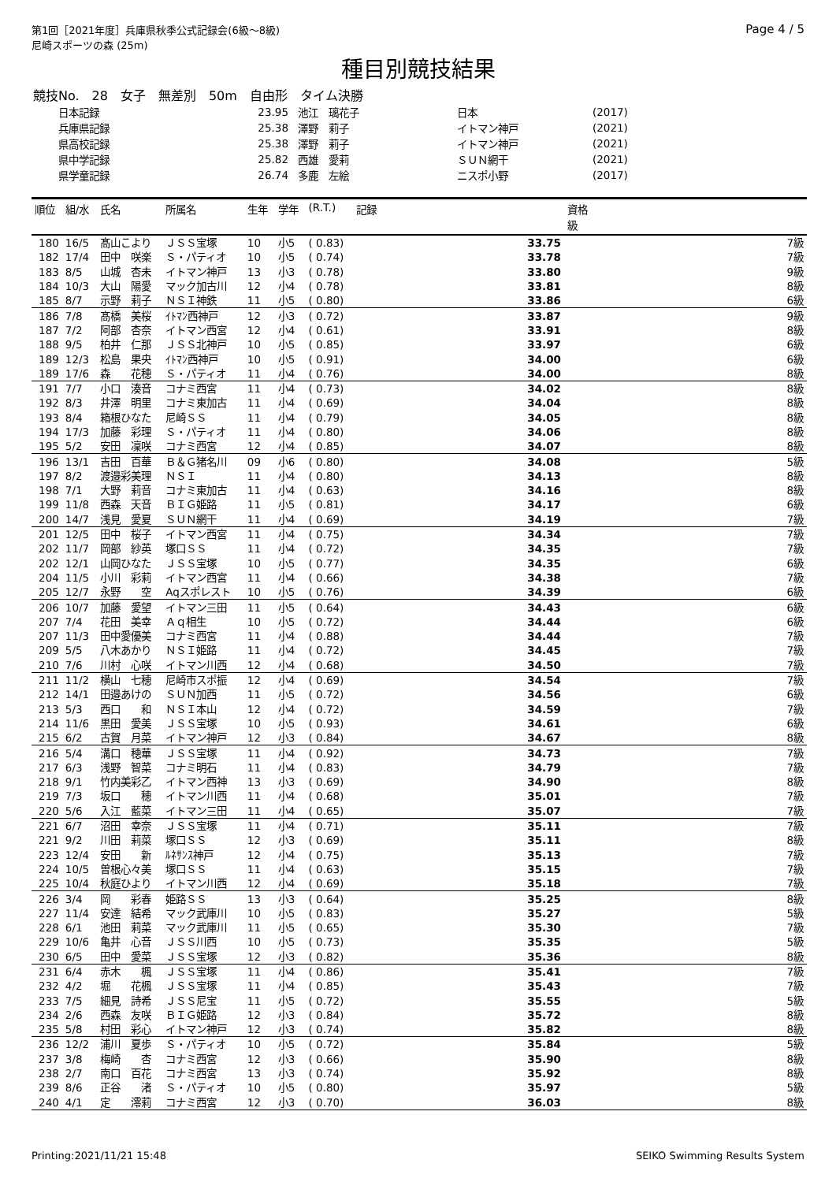第1回［2021年度］兵庫県秋季公式記録会(6級～8級)
尼崎スポーツの森 (25m)
Page 4 / 5
種目別競技結果
競技No.　28　女子　無差別　50m　自由形　タイム決勝
| 日本記録 | 23.95 | 池江 璃花子 | 日本 | (2017) |
| 兵庫県記録 | 25.38 | 澤野 莉子 | イトマン神戸 | (2021) |
| 県高校記録 | 25.38 | 澤野 莉子 | イトマン神戸 | (2021) |
| 県中学記録 | 25.82 | 西雄 愛莉 | ＳＵＮ網干 | (2021) |
| 県学童記録 | 26.74 | 多鹿 左絵 | ニスポ小野 | (2017) |
| 順位 | 組/水 | 氏名 | 所属名 | 生年 | 学年 | (R.T.) | 記録 | 資格 級 |
| --- | --- | --- | --- | --- | --- | --- | --- | --- |
| 180 | 16/5 | 髙山こより | ＪＳＳ宝塚 | 10 | 小5 | ( 0.83) | 33.75 | 7級 |
| 182 | 17/4 | 田中 咲楽 | Ｓ・パティオ | 10 | 小5 | ( 0.74) | 33.78 | 7級 |
| 183 | 8/5 | 山城 杏未 | イトマン神戸 | 13 | 小3 | ( 0.78) | 33.80 | 9級 |
| 184 | 10/3 | 大山 陽愛 | マック加古川 | 12 | 小4 | ( 0.78) | 33.81 | 8級 |
| 185 | 8/7 | 示野 莉子 | ＮＳＩ神鉄 | 11 | 小5 | ( 0.80) | 33.86 | 6級 |
| 186 | 7/8 | 髙橋 美桜 | ｲﾄﾏﾝ西神戸 | 12 | 小3 | ( 0.72) | 33.87 | 9級 |
| 187 | 7/2 | 阿部 杏奈 | イトマン西宮 | 12 | 小4 | ( 0.61) | 33.91 | 8級 |
| 188 | 9/5 | 柏井 仁那 | ＪＳＳ北神戸 | 10 | 小5 | ( 0.85) | 33.97 | 6級 |
| 189 | 12/3 | 松島 果央 | ｲﾄﾏﾝ西神戸 | 10 | 小5 | ( 0.91) | 34.00 | 6級 |
| 189 | 17/6 | 森 花穂 | Ｓ・パティオ | 11 | 小4 | ( 0.76) | 34.00 | 8級 |
| 191 | 7/7 | 小口 湊音 | コナミ西宮 | 11 | 小4 | ( 0.73) | 34.02 | 8級 |
| 192 | 8/3 | 井澤 明里 | コナミ東加古 | 11 | 小4 | ( 0.69) | 34.04 | 8級 |
| 193 | 8/4 | 箱根ひなた | 尼崎ＳＳ | 11 | 小4 | ( 0.79) | 34.05 | 8級 |
| 194 | 17/3 | 加藤 彩理 | Ｓ・パティオ | 11 | 小4 | ( 0.80) | 34.06 | 8級 |
| 195 | 5/2 | 安田 凜咲 | コナミ西宮 | 12 | 小4 | ( 0.85) | 34.07 | 8級 |
| 196 | 13/1 | 吉田 百華 | Ｂ＆Ｇ猪名川 | 09 | 小6 | ( 0.80) | 34.08 | 5級 |
| 197 | 8/2 | 渡邉彩美理 | ＮＳＩ | 11 | 小4 | ( 0.80) | 34.13 | 8級 |
| 198 | 7/1 | 大野 莉音 | コナミ東加古 | 11 | 小4 | ( 0.63) | 34.16 | 8級 |
| 199 | 11/8 | 西森 天音 | ＢＩＧ姫路 | 11 | 小5 | ( 0.81) | 34.17 | 6級 |
| 200 | 14/7 | 浅見 愛夏 | ＳＵＮ網干 | 11 | 小4 | ( 0.69) | 34.19 | 7級 |
| 201 | 12/5 | 田中 桜子 | イトマン西宮 | 11 | 小4 | ( 0.75) | 34.34 | 7級 |
| 202 | 11/7 | 岡部 紗英 | 塚口ＳＳ | 11 | 小4 | ( 0.72) | 34.35 | 7級 |
| 202 | 12/1 | 山岡ひなた | ＪＳＳ宝塚 | 10 | 小5 | ( 0.77) | 34.35 | 6級 |
| 204 | 11/5 | 小川 彩莉 | イトマン西宮 | 11 | 小4 | ( 0.66) | 34.38 | 7級 |
| 205 | 12/7 | 永野 空 | Aqスポレスト | 10 | 小5 | ( 0.76) | 34.39 | 6級 |
| 206 | 10/7 | 加藤 愛望 | イトマン三田 | 11 | 小5 | ( 0.64) | 34.43 | 6級 |
| 207 | 7/4 | 花田 美幸 | Ａｑ相生 | 10 | 小5 | ( 0.72) | 34.44 | 6級 |
| 207 | 11/3 | 田中愛優美 | コナミ西宮 | 11 | 小4 | ( 0.88) | 34.44 | 7級 |
| 209 | 5/5 | 八木あかり | ＮＳＩ姫路 | 11 | 小4 | ( 0.72) | 34.45 | 7級 |
| 210 | 7/6 | 川村 心咲 | イトマン川西 | 12 | 小4 | ( 0.68) | 34.50 | 7級 |
| 211 | 11/2 | 横山 七穂 | 尼崎市スポ振 | 12 | 小4 | ( 0.69) | 34.54 | 7級 |
| 212 | 14/1 | 田邉あけの | ＳＵＮ加西 | 11 | 小5 | ( 0.72) | 34.56 | 6級 |
| 213 | 5/3 | 西口 和 | ＮＳＩ本山 | 12 | 小4 | ( 0.72) | 34.59 | 7級 |
| 214 | 11/6 | 黒田 愛美 | ＪＳＳ宝塚 | 10 | 小5 | ( 0.93) | 34.61 | 6級 |
| 215 | 6/2 | 古賀 月菜 | イトマン神戸 | 12 | 小3 | ( 0.84) | 34.67 | 8級 |
| 216 | 5/4 | 溝口 穂華 | ＪＳＳ宝塚 | 11 | 小4 | ( 0.92) | 34.73 | 7級 |
| 217 | 6/3 | 浅野 智菜 | コナミ明石 | 11 | 小4 | ( 0.83) | 34.79 | 7級 |
| 218 | 9/1 | 竹内美彩乙 | イトマン西神 | 13 | 小3 | ( 0.69) | 34.90 | 8級 |
| 219 | 7/3 | 坂口 穂 | イトマン川西 | 11 | 小4 | ( 0.68) | 35.01 | 7級 |
| 220 | 5/6 | 入江 藍菜 | イトマン三田 | 11 | 小4 | ( 0.65) | 35.07 | 7級 |
| 221 | 6/7 | 沼田 幸奈 | ＪＳＳ宝塚 | 11 | 小4 | ( 0.71) | 35.11 | 7級 |
| 221 | 9/2 | 川田 莉菜 | 塚口ＳＳ | 12 | 小3 | ( 0.69) | 35.11 | 8級 |
| 223 | 12/4 | 安田 新 | ﾙﾈｻﾝｽ神戸 | 12 | 小4 | ( 0.75) | 35.13 | 7級 |
| 224 | 10/5 | 曽根心々美 | 塚口ＳＳ | 11 | 小4 | ( 0.63) | 35.15 | 7級 |
| 225 | 10/4 | 秋庭ひより | イトマン川西 | 12 | 小4 | ( 0.69) | 35.18 | 7級 |
| 226 | 3/4 | 岡 彩春 | 姫路ＳＳ | 13 | 小3 | ( 0.64) | 35.25 | 8級 |
| 227 | 11/4 | 安達 結希 | マック武庫川 | 10 | 小5 | ( 0.83) | 35.27 | 5級 |
| 228 | 6/1 | 池田 莉菜 | マック武庫川 | 11 | 小5 | ( 0.65) | 35.30 | 7級 |
| 229 | 10/6 | 亀井 心音 | ＪＳＳ川西 | 10 | 小5 | ( 0.73) | 35.35 | 5級 |
| 230 | 6/5 | 田中 愛菜 | ＪＳＳ宝塚 | 12 | 小3 | ( 0.82) | 35.36 | 8級 |
| 231 | 6/4 | 赤木 楓 | ＪＳＳ宝塚 | 11 | 小4 | ( 0.86) | 35.41 | 7級 |
| 232 | 4/2 | 堀 花楓 | ＪＳＳ宝塚 | 11 | 小4 | ( 0.85) | 35.43 | 7級 |
| 233 | 7/5 | 細見 詩希 | ＪＳＳ尼宝 | 11 | 小5 | ( 0.72) | 35.55 | 5級 |
| 234 | 2/6 | 西森 友咲 | ＢＩＧ姫路 | 12 | 小3 | ( 0.84) | 35.72 | 8級 |
| 235 | 5/8 | 村田 彩心 | イトマン神戸 | 12 | 小3 | ( 0.74) | 35.82 | 8級 |
| 236 | 12/2 | 浦川 夏歩 | Ｓ・パティオ | 10 | 小5 | ( 0.72) | 35.84 | 5級 |
| 237 | 3/8 | 梅崎 杏 | コナミ西宮 | 12 | 小3 | ( 0.66) | 35.90 | 8級 |
| 238 | 2/7 | 南口 百花 | コナミ西宮 | 13 | 小3 | ( 0.74) | 35.92 | 8級 |
| 239 | 8/6 | 正谷 渚 | Ｓ・パティオ | 10 | 小5 | ( 0.80) | 35.97 | 5級 |
| 240 | 4/1 | 定 澪莉 | コナミ西宮 | 12 | 小3 | ( 0.70) | 36.03 | 8級 |
Printing:2021/11/21 15:48 SEIKO Swimming Results System